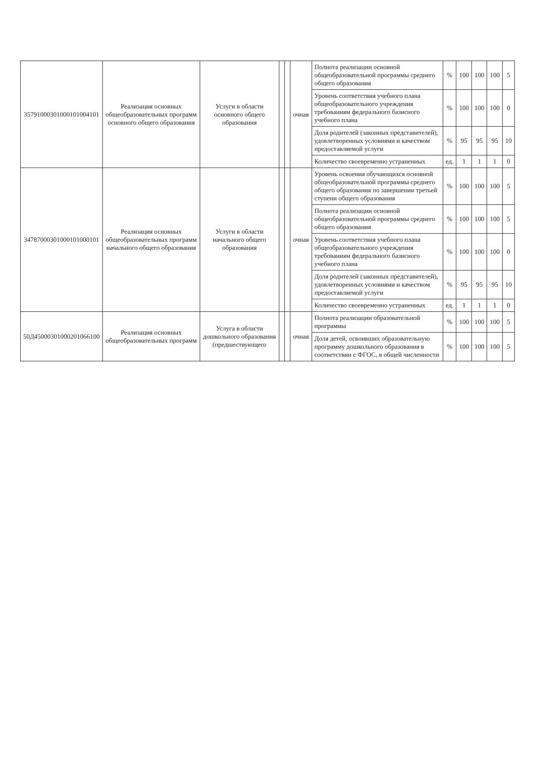| 35791000301000101004101 | Реализация основных общеобразовательных программ основного общего образования | Услуги в области основного общего образования | | | очная | Полнота реализации основной общеобразовательной программы среднего общего образования | % | 100 | 100 | 100 | 5 |
| | | | | | | Уровень соответствия учебного плана общеобразовательного учреждения требованиям федерального базисного учебного плана | % | 100 | 100 | 100 | 0 |
| | | | | | | Доля родителей (законных представителей), удовлетворенных условиями и качеством предоставляемой услуги | % | 95 | 95 | 95 | 10 |
| | | | | | | Количество своевременно устраненных | ед. | 1 | 1 | 1 | 0 |
| 34787000301000101000101 | Реализация основных общеобразовательных программ начального общего образования | Услуги в области начального общего образования | | | очная | Уровень освоения обучающихся основной общеобразовательной программы среднего общего образования по завершении третьей ступени общего образования | % | 100 | 100 | 100 | 5 |
| | | | | | | Полнота реализации основной общеобразовательной программы среднего общего образования | % | 100 | 100 | 100 | 5 |
| | | | | | | Уровень соответствия учебного плана общеобразовательного учреждения требованиям федерального базисного учебного плана | % | 100 | 100 | 100 | 0 |
| | | | | | | Доля родителей (законных представителей), удовлетворенных условиями и качеством предоставляемой услуги | % | 95 | 95 | 95 | 10 |
| | | | | | | Количество своевременно устраненных | ед. | 1 | 1 | 1 | 0 |
| 50Д45000301000201066100 | Реализация основных общеобразовательных программ | Услуга в области дошкольного образования (предшествующего | | | очная | Полнота реализации образовательной программы | % | 100 | 100 | 100 | 5 |
| | | | | | | Доля детей, освоивших образовательную программу дошкольного образования в соответствии с ФГОС, в общей численности | % | 100 | 100 | 100 | 5 |